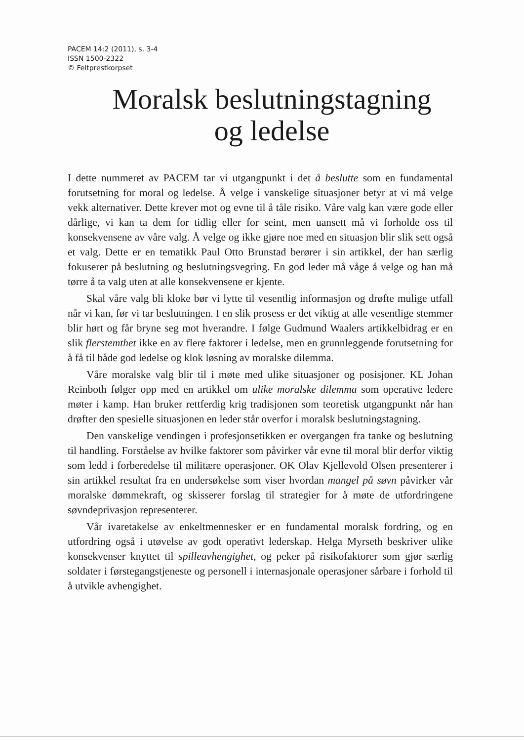PACEM 14:2 (2011), s. 3-4
ISSN 1500-2322
© Feltprestkorpset
Moralsk beslutningstagning
og ledelse
I dette nummeret av PACEM tar vi utgangpunkt i det å beslutte som en fundamental forutsetning for moral og ledelse. Å velge i vanskelige situasjoner betyr at vi må velge vekk alternativer. Dette krever mot og evne til å tåle risiko. Våre valg kan være gode eller dårlige, vi kan ta dem for tidlig eller for seint, men uansett må vi forholde oss til konsekvensene av våre valg. Å velge og ikke gjøre noe med en situasjon blir slik sett også et valg. Dette er en tematikk Paul Otto Brunstad berører i sin artikkel, der han særlig fokuserer på beslutning og beslutningsvegring. En god leder må våge å velge og han må tørre å ta valg uten at alle konsekvensene er kjente.
Skal våre valg bli kloke bør vi lytte til vesentlig informasjon og drøfte mulige utfall når vi kan, før vi tar beslutningen. I en slik prosess er det viktig at alle vesentlige stemmer blir hørt og får bryne seg mot hverandre. I følge Gudmund Waalers artikkelbidrag er en slik flerstemthet ikke en av flere faktorer i ledelse, men en grunnleggende forutsetning for å få til både god ledelse og klok løsning av moralske dilemma.
Våre moralske valg blir til i møte med ulike situasjoner og posisjoner. KL Johan Reinboth følger opp med en artikkel om ulike moralske dilemma som operative ledere møter i kamp. Han bruker rettferdig krig tradisjonen som teoretisk utgangpunkt når han drøfter den spesielle situasjonen en leder står overfor i moralsk beslutningstagning.
Den vanskelige vendingen i profesjonsetikken er overgangen fra tanke og beslutning til handling. Forståelse av hvilke faktorer som påvirker vår evne til moral blir derfor viktig som ledd i forberedelse til militære operasjoner. OK Olav Kjellevold Olsen presenterer i sin artikkel resultat fra en undersøkelse som viser hvordan mangel på søvn påvirker vår moralske dømmekraft, og skisserer forslag til strategier for å møte de utfordringene søvndeprivasjon representerer.
Vår ivaretakelse av enkeltmennesker er en fundamental moralsk fordring, og en utfordring også i utøvelse av godt operativt lederskap. Helga Myrseth beskriver ulike konsekvenser knyttet til spilleavhengighet, og peker på risikofaktorer som gjør særlig soldater i førstegangstjeneste og personell i internasjonale operasjoner sårbare i forhold til å utvikle avhengighet.